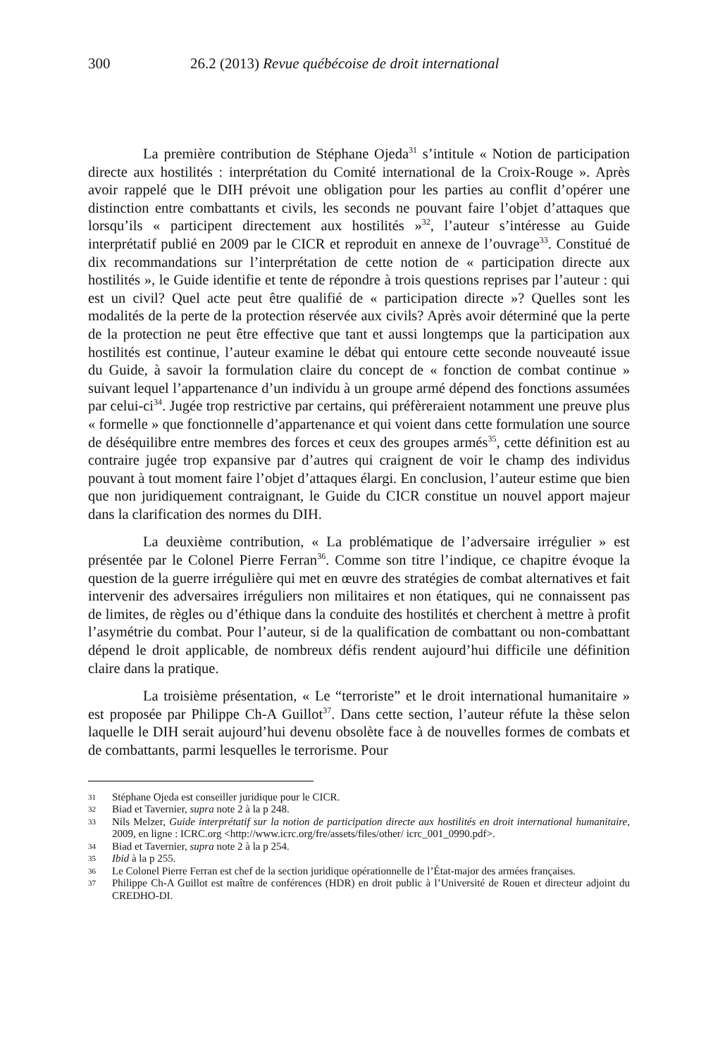300 26.2 (2013) Revue québécoise de droit international
La première contribution de Stéphane Ojeda<sup>31</sup> s’intitule « Notion de participation directe aux hostilités : interprétation du Comité international de la Croix-Rouge ». Après avoir rappelé que le DIH prévoit une obligation pour les parties au conflit d’opérer une distinction entre combattants et civils, les seconds ne pouvant faire l’objet d’attaques que lorsqu’ils « participent directement aux hostilités »<sup>32</sup>, l’auteur s’intéresse au Guide interprétatif publié en 2009 par le CICR et reproduit en annexe de l’ouvrage<sup>33</sup>. Constitué de dix recommandations sur l’interprétation de cette notion de « participation directe aux hostilités », le Guide identifie et tente de répondre à trois questions reprises par l’auteur : qui est un civil? Quel acte peut être qualifié de « participation directe »? Quelles sont les modalités de la perte de la protection réservée aux civils? Après avoir déterminé que la perte de la protection ne peut être effective que tant et aussi longtemps que la participation aux hostilités est continue, l’auteur examine le débat qui entoure cette seconde nouveauté issue du Guide, à savoir la formulation claire du concept de « fonction de combat continue » suivant lequel l’appartenance d’un individu à un groupe armé dépend des fonctions assumées par celui-ci<sup>34</sup>. Jugée trop restrictive par certains, qui préfèreraient notamment une preuve plus « formelle » que fonctionnelle d’appartenance et qui voient dans cette formulation une source de déséquilibre entre membres des forces et ceux des groupes armés<sup>35</sup>, cette définition est au contraire jugée trop expansive par d’autres qui craignent de voir le champ des individus pouvant à tout moment faire l’objet d’attaques élargi. En conclusion, l’auteur estime que bien que non juridiquement contraignant, le Guide du CICR constitue un nouvel apport majeur dans la clarification des normes du DIH.
La deuxième contribution, « La problématique de l’adversaire irrégulier » est présentée par le Colonel Pierre Ferran<sup>36</sup>. Comme son titre l’indique, ce chapitre évoque la question de la guerre irrégulière qui met en œuvre des stratégies de combat alternatives et fait intervenir des adversaires irréguliers non militaires et non étatiques, qui ne connaissent pas de limites, de règles ou d’éthique dans la conduite des hostilités et cherchent à mettre à profit l’asymétrie du combat. Pour l’auteur, si de la qualification de combattant ou non-combattant dépend le droit applicable, de nombreux défis rendent aujourd’hui difficile une définition claire dans la pratique.
La troisième présentation, « Le “terroriste” et le droit international humanitaire » est proposée par Philippe Ch-A Guillot<sup>37</sup>. Dans cette section, l’auteur réfute la thèse selon laquelle le DIH serait aujourd’hui devenu obsolète face à de nouvelles formes de combats et de combattants, parmi lesquelles le terrorisme. Pour
31 Stéphane Ojeda est conseiller juridique pour le CICR.
32 Biad et Tavernier, supra note 2 à la p 248.
33 Nils Melzer, Guide interprétatif sur la notion de participation directe aux hostilités en droit international humanitaire, 2009, en ligne : ICRC.org <http://www.icrc.org/fre/assets/files/other/ icrc_001_0990.pdf>.
34 Biad et Tavernier, supra note 2 à la p 254.
35 Ibid à la p 255.
36 Le Colonel Pierre Ferran est chef de la section juridique opérationnelle de l’État-major des armées françaises.
37 Philippe Ch-A Guillot est maître de conférences (HDR) en droit public à l’Université de Rouen et directeur adjoint du CREDHO-DI.